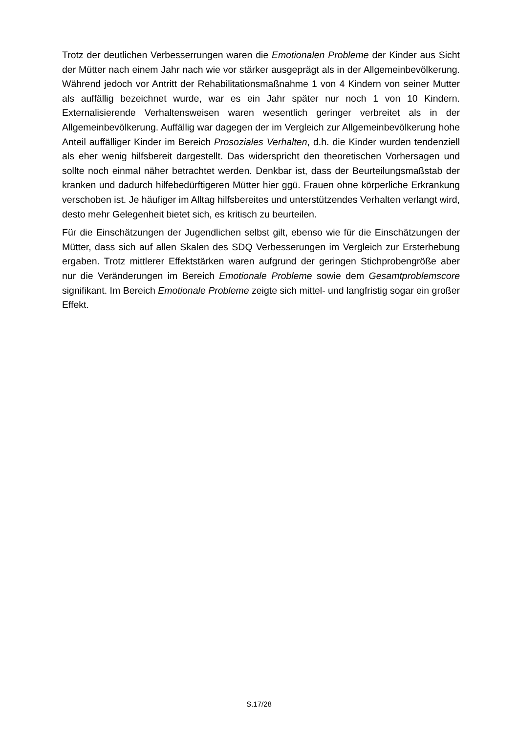Trotz der deutlichen Verbesserrungen waren die Emotionalen Probleme der Kinder aus Sicht der Mütter nach einem Jahr nach wie vor stärker ausgeprägt als in der Allgemeinbevölkerung. Während jedoch vor Antritt der Rehabilitationsmaßnahme 1 von 4 Kindern von seiner Mutter als auffällig bezeichnet wurde, war es ein Jahr später nur noch 1 von 10 Kindern. Externalisierende Verhaltensweisen waren wesentlich geringer verbreitet als in der Allgemeinbevölkerung. Auffällig war dagegen der im Vergleich zur Allgemeinbevölkerung hohe Anteil auffälliger Kinder im Bereich Prosoziales Verhalten, d.h. die Kinder wurden tendenziell als eher wenig hilfsbereit dargestellt. Das widerspricht den theoretischen Vorhersagen und sollte noch einmal näher betrachtet werden. Denkbar ist, dass der Beurteilungsmaßstab der kranken und dadurch hilfebedürftigeren Mütter hier ggü. Frauen ohne körperliche Erkrankung verschoben ist. Je häufiger im Alltag hilfsbereites und unterstützendes Verhalten verlangt wird, desto mehr Gelegenheit bietet sich, es kritisch zu beurteilen.
Für die Einschätzungen der Jugendlichen selbst gilt, ebenso wie für die Einschätzungen der Mütter, dass sich auf allen Skalen des SDQ Verbesserungen im Vergleich zur Ersterhebung ergaben. Trotz mittlerer Effektstärken waren aufgrund der geringen Stichprobengröße aber nur die Veränderungen im Bereich Emotionale Probleme sowie dem Gesamtproblemscore signifikant. Im Bereich Emotionale Probleme zeigte sich mittel- und langfristig sogar ein großer Effekt.
S.17/28